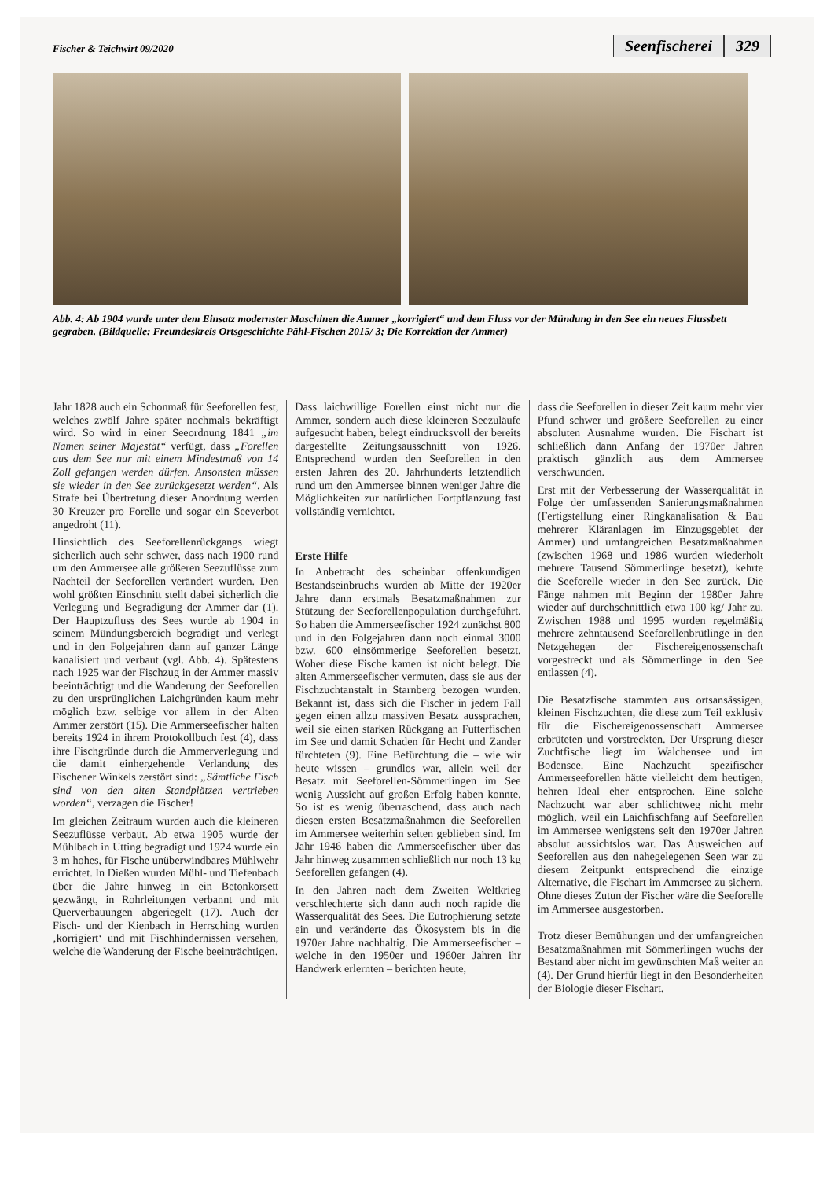Fischer & Teichwirt 09/2020
Seenfischerei 329
Abb. 4: Ab 1904 wurde unter dem Einsatz modernster Maschinen die Ammer „korrigiert“ und dem Fluss vor der Mündung in den See ein neues Flussbett gegraben. (Bildquelle: Freundeskreis Ortsgeschichte Pähl-Fischen 2015/ 3; Die Korrektion der Ammer)
Jahr 1828 auch ein Schonmaß für Seeforellen fest, welches zwölf Jahre später nochmals bekräftigt wird. So wird in einer Seeordnung 1841 „im Namen seiner Majestät“ verfügt, dass „Forellen aus dem See nur mit einem Mindestmaß von 14 Zoll gefangen werden dürfen. Ansonsten müssen sie wieder in den See zurückgesetzt werden“. Als Strafe bei Übertretung dieser Anordnung werden 30 Kreuzer pro Forelle und sogar ein Seeverbot angedroht (11).
Hinsichtlich des Seeforellenrückgangs wiegt sicherlich auch sehr schwer, dass nach 1900 rund um den Ammersee alle größeren Seezuflüsse zum Nachteil der Seeforellen verändert wurden. Den wohl größten Einschnitt stellt dabei sicherlich die Verlegung und Begradigung der Ammer dar (1). Der Hauptzufluss des Sees wurde ab 1904 in seinem Mündungsbereich begradigt und verlegt und in den Folgejahren dann auf ganzer Länge kanalisiert und verbaut (vgl. Abb. 4). Spätestens nach 1925 war der Fischzug in der Ammer massiv beeinträchtigt und die Wanderung der Seeforellen zu den ursprünglichen Laichgründen kaum mehr möglich bzw. selbige vor allem in der Alten Ammer zerstört (15). Die Ammerseefischer halten bereits 1924 in ihrem Protokollbuch fest (4), dass ihre Fischgründe durch die Ammerverlegung und die damit einhergehende Verlandung des Fischener Winkels zerstört sind: „Sämtliche Fisch sind von den alten Standplätzen vertrieben worden“, verzagen die Fischer!
Im gleichen Zeitraum wurden auch die kleineren Seezuflüsse verbaut. Ab etwa 1905 wurde der Mühlbach in Utting begradigt und 1924 wurde ein 3 m hohes, für Fische unüberwindbares Mühlwehr errichtet. In Dießen wurden Mühl- und Tiefenbach über die Jahre hinweg in ein Betonkorsett gezwängt, in Rohrleitungen verbannt und mit Querverbauungen abgeriegelt (17). Auch der Fisch- und der Kienbach in Herrsching wurden ‚korrigiert‘ und mit Fischhindernissen versehen, welche die Wanderung der Fische beeinträchtigen.
Dass laichwillige Forellen einst nicht nur die Ammer, sondern auch diese kleineren Seezuläufe aufgesucht haben, belegt eindrucksvoll der bereits dargestellte Zeitungsausschnitt von 1926. Entsprechend wurden den Seeforellen in den ersten Jahren des 20. Jahrhunderts letztendlich rund um den Ammersee binnen weniger Jahre die Möglichkeiten zur natürlichen Fortpflanzung fast vollständig vernichtet.
Erste Hilfe
In Anbetracht des scheinbar offenkundigen Bestandseinbruchs wurden ab Mitte der 1920er Jahre dann erstmals Besatzmaßnahmen zur Stützung der Seeforellenpopulation durchgeführt. So haben die Ammerseefischer 1924 zunächst 800 und in den Folgejahren dann noch einmal 3000 bzw. 600 einsömmerige Seeforellen besetzt. Woher diese Fische kamen ist nicht belegt. Die alten Ammerseefischer vermuten, dass sie aus der Fischzuchtanstalt in Starnberg bezogen wurden. Bekannt ist, dass sich die Fischer in jedem Fall gegen einen allzu massiven Besatz aussprachen, weil sie einen starken Rückgang an Futterfischen im See und damit Schaden für Hecht und Zander fürchteten (9). Eine Befürchtung die – wie wir heute wissen – grundlos war, allein weil der Besatz mit Seeforellen-Sömmerlingen im See wenig Aussicht auf großen Erfolg haben konnte. So ist es wenig überraschend, dass auch nach diesen ersten Besatzmaßnahmen die Seeforellen im Ammersee weiterhin selten geblieben sind. Im Jahr 1946 haben die Ammerseefischer über das Jahr hinweg zusammen schließlich nur noch 13 kg Seeforellen gefangen (4).
In den Jahren nach dem Zweiten Weltkrieg verschlechterte sich dann auch noch rapide die Wasserqualität des Sees. Die Eutrophierung setzte ein und veränderte das Ökosystem bis in die 1970er Jahre nachhaltig. Die Ammerseefischer – welche in den 1950er und 1960er Jahren ihr Handwerk erlernten – berichten heute,
dass die Seeforellen in dieser Zeit kaum mehr vier Pfund schwer und größere Seeforellen zu einer absoluten Ausnahme wurden. Die Fischart ist schließlich dann Anfang der 1970er Jahren praktisch gänzlich aus dem Ammersee verschwunden.
Erst mit der Verbesserung der Wasserqualität in Folge der umfassenden Sanierungsmaßnahmen (Fertigstellung einer Ringkanalisation & Bau mehrerer Kläranlagen im Einzugsgebiet der Ammer) und umfangreichen Besatzmaßnahmen (zwischen 1968 und 1986 wurden wiederholt mehrere Tausend Sömmerlinge besetzt), kehrte die Seeforelle wieder in den See zurück. Die Fänge nahmen mit Beginn der 1980er Jahre wieder auf durchschnittlich etwa 100 kg/ Jahr zu. Zwischen 1988 und 1995 wurden regelmäßig mehrere zehntausend Seeforellenbrütlinge in den Netzgehegen der Fischereigenossenschaft vorgestreckt und als Sömmerlinge in den See entlassen (4).
Die Besatzfische stammten aus ortsansässigen, kleinen Fischzuchten, die diese zum Teil exklusiv für die Fischereigenossenschaft Ammersee erbrüteten und vorstreckten. Der Ursprung dieser Zuchtfische liegt im Walchensee und im Bodensee. Eine Nachzucht spezifischer Ammerseeforellen hätte vielleicht dem heutigen, hehren Ideal eher entsprochen. Eine solche Nachzucht war aber schlichtweg nicht mehr möglich, weil ein Laichfischfang auf Seeforellen im Ammersee wenigstens seit den 1970er Jahren absolut aussichtslos war. Das Ausweichen auf Seeforellen aus den nahegelegenen Seen war zu diesem Zeitpunkt entsprechend die einzige Alternative, die Fischart im Ammersee zu sichern. Ohne dieses Zutun der Fischer wäre die Seeforelle im Ammersee ausgestorben.
Trotz dieser Bemühungen und der umfangreichen Besatzmaßnahmen mit Sömmerlingen wuchs der Bestand aber nicht im gewünschten Maß weiter an (4). Der Grund hierfür liegt in den Besonderheiten der Biologie dieser Fischart.